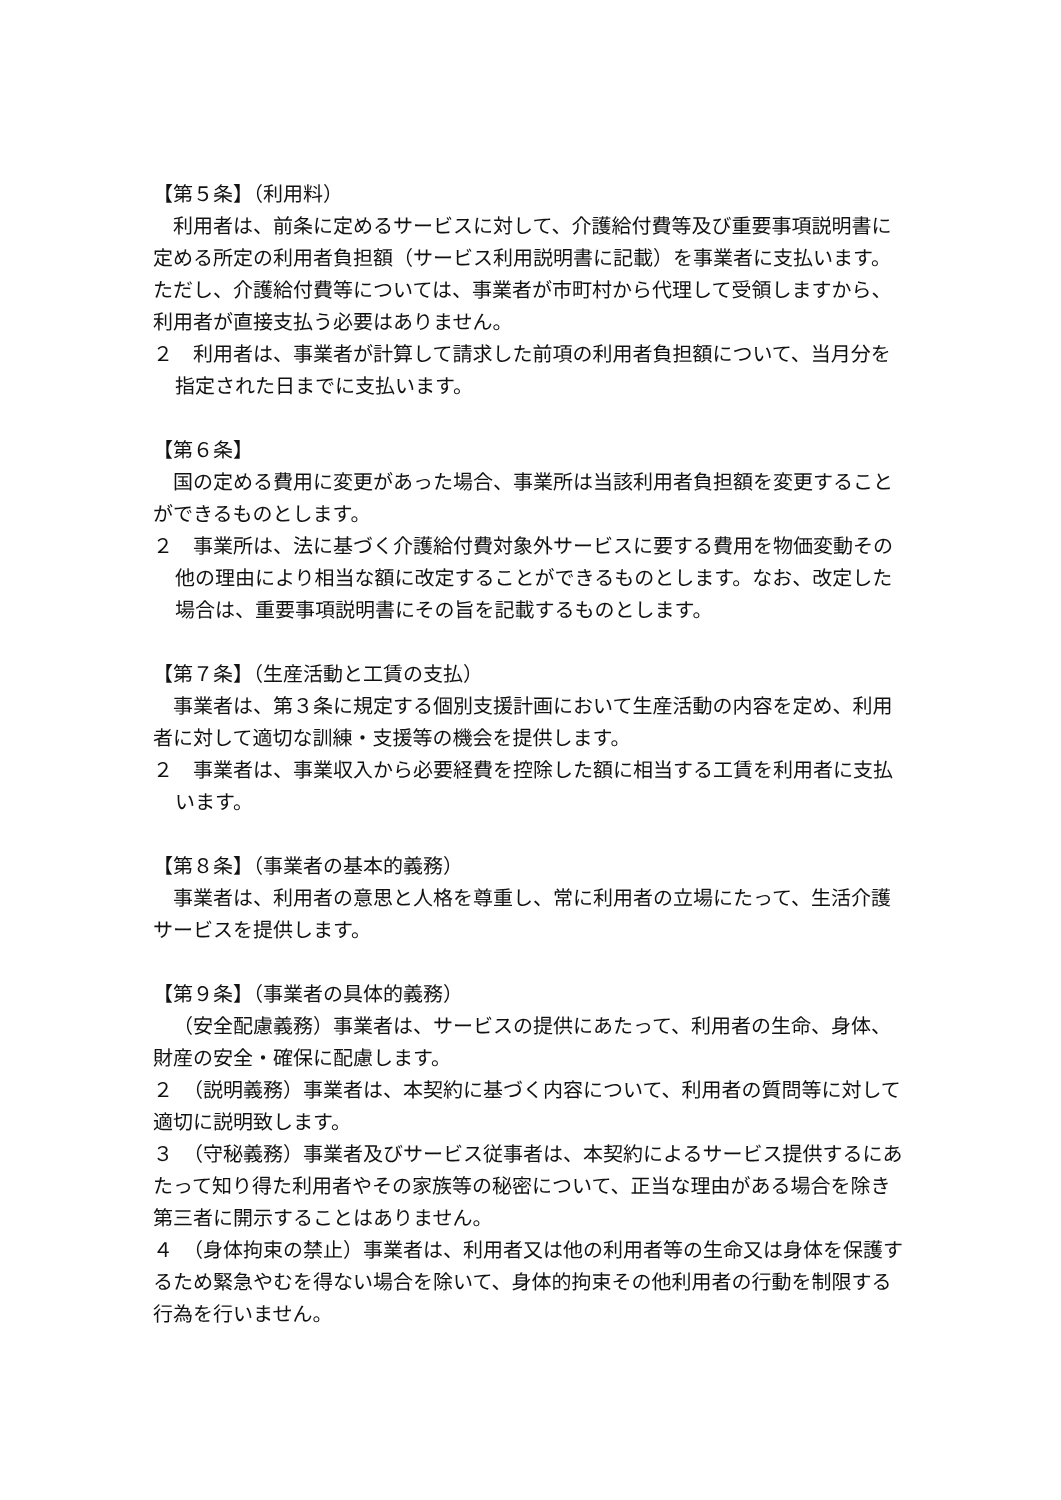【第５条】（利用料）
利用者は、前条に定めるサービスに対して、介護給付費等及び重要事項説明書に定める所定の利用者負担額（サービス利用説明書に記載）を事業者に支払います。ただし、介護給付費等については、事業者が市町村から代理して受領しますから、利用者が直接支払う必要はありません。
２　利用者は、事業者が計算して請求した前項の利用者負担額について、当月分を指定された日までに支払います。
【第６条】
国の定める費用に変更があった場合、事業所は当該利用者負担額を変更することができるものとします。
２　事業所は、法に基づく介護給付費対象外サービスに要する費用を物価変動その他の理由により相当な額に改定することができるものとします。なお、改定した場合は、重要事項説明書にその旨を記載するものとします。
【第７条】（生産活動と工賃の支払）
事業者は、第３条に規定する個別支援計画において生産活動の内容を定め、利用者に対して適切な訓練・支援等の機会を提供します。
２　事業者は、事業収入から必要経費を控除した額に相当する工賃を利用者に支払います。
【第８条】（事業者の基本的義務）
事業者は、利用者の意思と人格を尊重し、常に利用者の立場にたって、生活介護サービスを提供します。
【第９条】（事業者の具体的義務）
（安全配慮義務）事業者は、サービスの提供にあたって、利用者の生命、身体、財産の安全・確保に配慮します。
２　（説明義務）事業者は、本契約に基づく内容について、利用者の質問等に対して適切に説明致します。
３　（守秘義務）事業者及びサービス従事者は、本契約によるサービス提供するにあたって知り得た利用者やその家族等の秘密について、正当な理由がある場合を除き第三者に開示することはありません。
４　（身体拘束の禁止）事業者は、利用者又は他の利用者等の生命又は身体を保護するため緊急やむを得ない場合を除いて、身体的拘束その他利用者の行動を制限する行為を行いません。